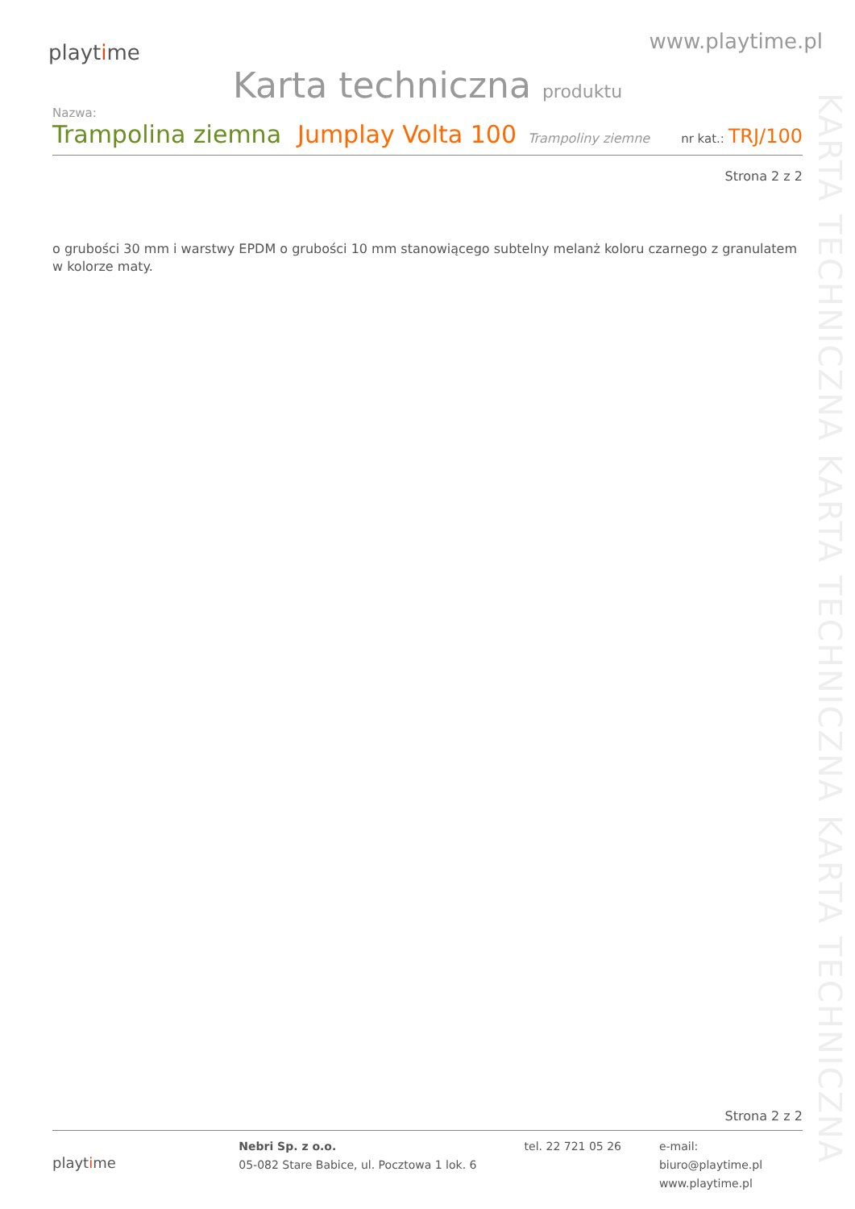KARTA TECHNICZNA KARTA TECHNICZNA KARTA TECHNICZNA
playtime
www.playtime.pl
Karta techniczna produktu
Nazwa:
Trampolina ziemna Jumplay Volta 100 Trampoliny ziemne nr kat.: TRJ/100
Strona 2 z 2
o grubości 30 mm i warstwy EPDM o grubości 10 mm stanowiącego subtelny melanż koloru czarnego z granulatem w kolorze maty.
Strona 2 z 2
playtime
Nebri Sp. z o.o.
05-082 Stare Babice, ul. Pocztowa 1 lok. 6
tel. 22 721 05 26 e-mail: biuro@playtime.pl
www.playtime.pl